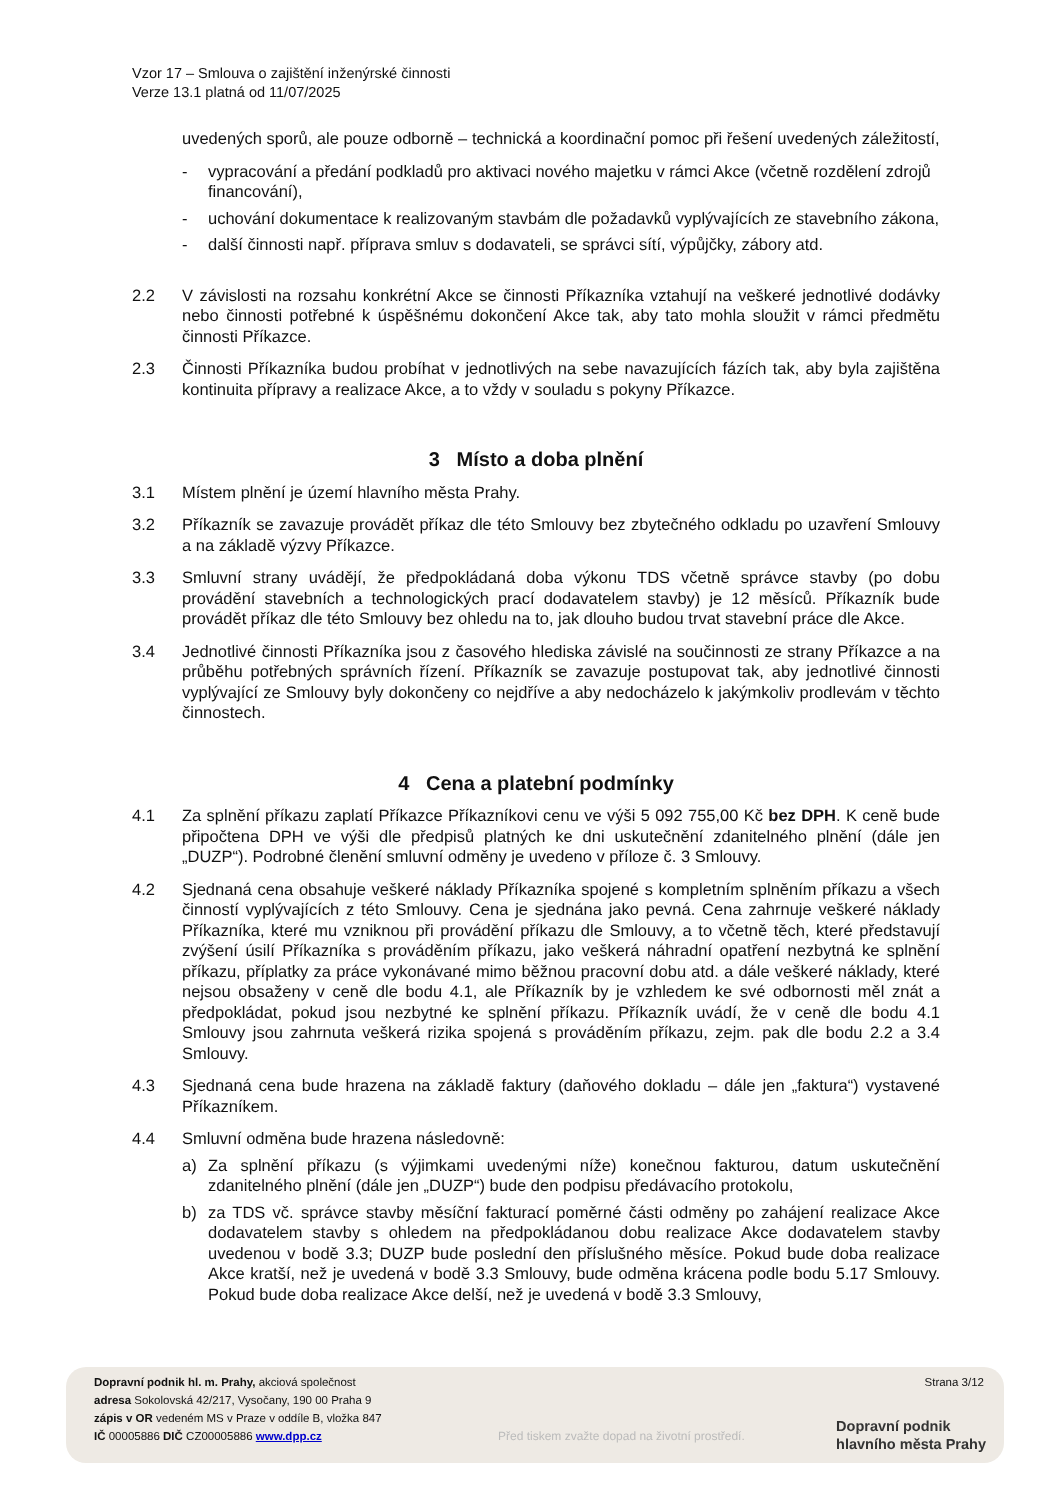Vzor 17 – Smlouva o zajištění inženýrské činnosti
Verze 13.1 platná od 11/07/2025
uvedených sporů, ale pouze odborně – technická a koordinační pomoc při řešení uvedených záležitostí,
- vypracování a předání podkladů pro aktivaci nového majetku v rámci Akce (včetně rozdělení zdrojů financování),
- uchování dokumentace k realizovaným stavbám dle požadavků vyplývajících ze stavebního zákona,
- další činnosti např. příprava smluv s dodavateli, se správci sítí, výpůjčky, zábory atd.
2.2 V závislosti na rozsahu konkrétní Akce se činnosti Příkazníka vztahují na veškeré jednotlivé dodávky nebo činnosti potřebné k úspěšnému dokončení Akce tak, aby tato mohla sloužit v rámci předmětu činnosti Příkazce.
2.3 Činnosti Příkazníka budou probíhat v jednotlivých na sebe navazujících fázích tak, aby byla zajištěna kontinuita přípravy a realizace Akce, a to vždy v souladu s pokyny Příkazce.
3 Místo a doba plnění
3.1 Místem plnění je území hlavního města Prahy.
3.2 Příkazník se zavazuje provádět příkaz dle této Smlouvy bez zbytečného odkladu po uzavření Smlouvy a na základě výzvy Příkazce.
3.3 Smluvní strany uvádějí, že předpokládaná doba výkonu TDS včetně správce stavby (po dobu provádění stavebních a technologických prací dodavatelem stavby) je 12 měsíců. Příkazník bude provádět příkaz dle této Smlouvy bez ohledu na to, jak dlouho budou trvat stavební práce dle Akce.
3.4 Jednotlivé činnosti Příkazníka jsou z časového hlediska závislé na součinnosti ze strany Příkazce a na průběhu potřebných správních řízení. Příkazník se zavazuje postupovat tak, aby jednotlivé činnosti vyplývající ze Smlouvy byly dokončeny co nejdříve a aby nedocházelo k jakýmkoliv prodlevám v těchto činnostech.
4 Cena a platební podmínky
4.1 Za splnění příkazu zaplatí Příkazce Příkazníkovi cenu ve výši 5 092 755,00 Kč bez DPH. K ceně bude připočtena DPH ve výši dle předpisů platných ke dni uskutečnění zdanitelného plnění (dále jen „DUZP“). Podrobné členění smluvní odměny je uvedeno v příloze č. 3 Smlouvy.
4.2 Sjednaná cena obsahuje veškeré náklady Příkazníka spojené s kompletním splněním příkazu a všech činností vyplývajících z této Smlouvy. Cena je sjednána jako pevná. Cena zahrnuje veškeré náklady Příkazníka, které mu vzniknou při provádění příkazu dle Smlouvy, a to včetně těch, které představují zvýšení úsilí Příkazníka s prováděním příkazu, jako veškerá náhradní opatření nezbytná ke splnění příkazu, příplatky za práce vykonávané mimo běžnou pracovní dobu atd. a dále veškeré náklady, které nejsou obsaženy v ceně dle bodu 4.1, ale Příkazník by je vzhledem ke své odbornosti měl znát a předpokládat, pokud jsou nezbytné ke splnění příkazu. Příkazník uvádí, že v ceně dle bodu 4.1 Smlouvy jsou zahrnuta veškerá rizika spojená s prováděním příkazu, zejm. pak dle bodu 2.2 a 3.4 Smlouvy.
4.3 Sjednaná cena bude hrazena na základě faktury (daňového dokladu – dále jen „faktura“) vystavené Příkazníkem.
4.4 Smluvní odměna bude hrazena následovně:
a) Za splnění příkazu (s výjimkami uvedenými níže) konečnou fakturou, datum uskutečnění zdanitelného plnění (dále jen „DUZP“) bude den podpisu předávacího protokolu,
b) za TDS vč. správce stavby měsíční fakturací poměrné části odměny po zahájení realizace Akce dodavatelem stavby s ohledem na předpokládanou dobu realizace Akce dodavatelem stavby uvedenou v bodě 3.3; DUZP bude poslední den příslušného měsíce. Pokud bude doba realizace Akce kratší, než je uvedená v bodě 3.3 Smlouvy, bude odměna krácena podle bodu 5.17 Smlouvy. Pokud bude doba realizace Akce delší, než je uvedená v bodě 3.3 Smlouvy,
Dopravní podnik hl. m. Prahy, akciová společnost
adresa Sokolovská 42/217, Vysočany, 190 00 Praha 9
zápis v OR vedeném MS v Praze v oddíle B, vložka 847
IČ 00005886 DIČ CZ00005886 www.dpp.cz
Strana 3/12
Před tiskem zvažte dopad na životní prostředí.
Dopravní podnik
hlavního města Prahy